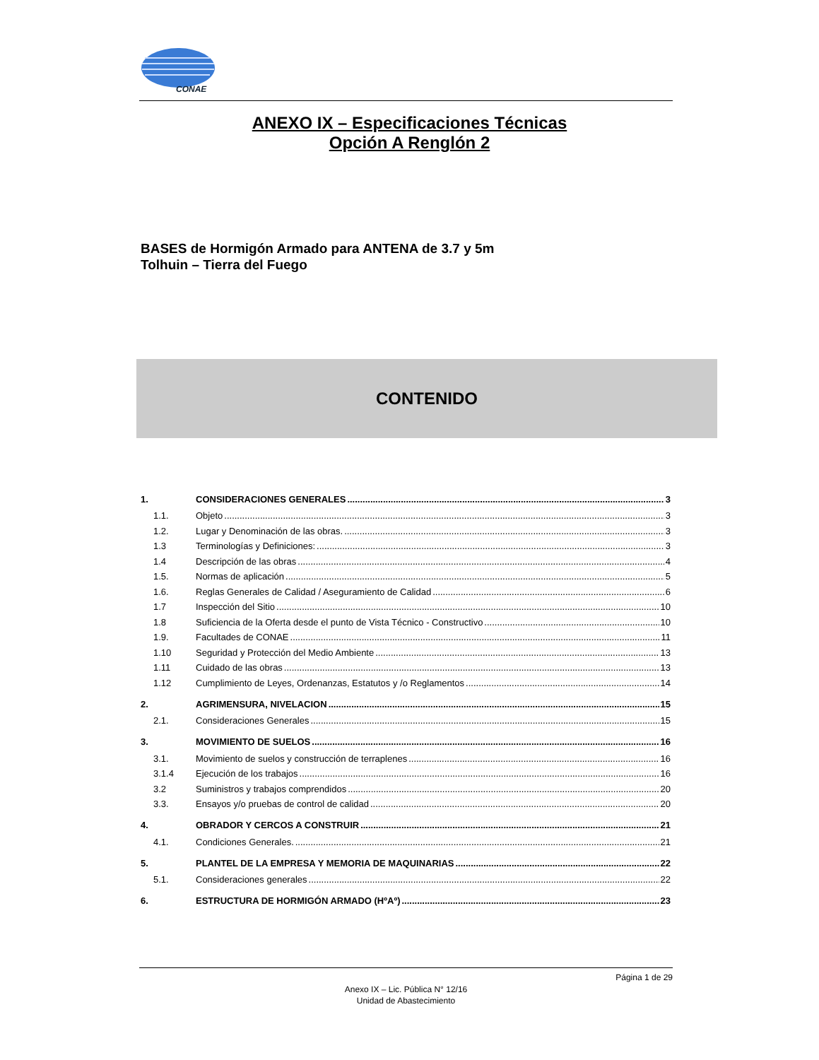CONAE
ANEXO IX – Especificaciones Técnicas
Opción A Renglón 2
BASES de Hormigón Armado para ANTENA de 3.7 y 5m
Tolhuin – Tierra del Fuego
CONTENIDO
1. CONSIDERACIONES GENERALES 3
1.1. Objeto 3
1.2. Lugar y Denominación de las obras. 3
1.3 Terminologías y Definiciones: 3
1.4 Descripción de las obras 4
1.5. Normas de aplicación 5
1.6. Reglas Generales de Calidad / Aseguramiento de Calidad 6
1.7 Inspección del Sitio 10
1.8 Suficiencia de la Oferta desde el punto de Vista Técnico - Constructivo 10
1.9. Facultades de CONAE 11
1.10 Seguridad y Protección del Medio Ambiente 13
1.11 Cuidado de las obras 13
1.12 Cumplimiento de Leyes, Ordenanzas, Estatutos y /o Reglamentos 14
2. AGRIMENSURA, NIVELACION 15
2.1. Consideraciones Generales 15
3. MOVIMIENTO DE SUELOS 16
3.1. Movimiento de suelos y construcción de terraplenes 16
3.1.4 Ejecución de los trabajos 16
3.2 Suministros y trabajos comprendidos 20
3.3. Ensayos y/o pruebas de control de calidad 20
4. OBRADOR Y CERCOS A CONSTRUIR 21
4.1. Condiciones Generales. 21
5. PLANTEL DE LA EMPRESA Y MEMORIA DE MAQUINARIAS 22
5.1. Consideraciones generales 22
6. ESTRUCTURA DE HORMIGÓN ARMADO (HºAº) 23
Página 1 de 29
Anexo IX – Lic. Pública N° 12/16
Unidad de Abastecimiento